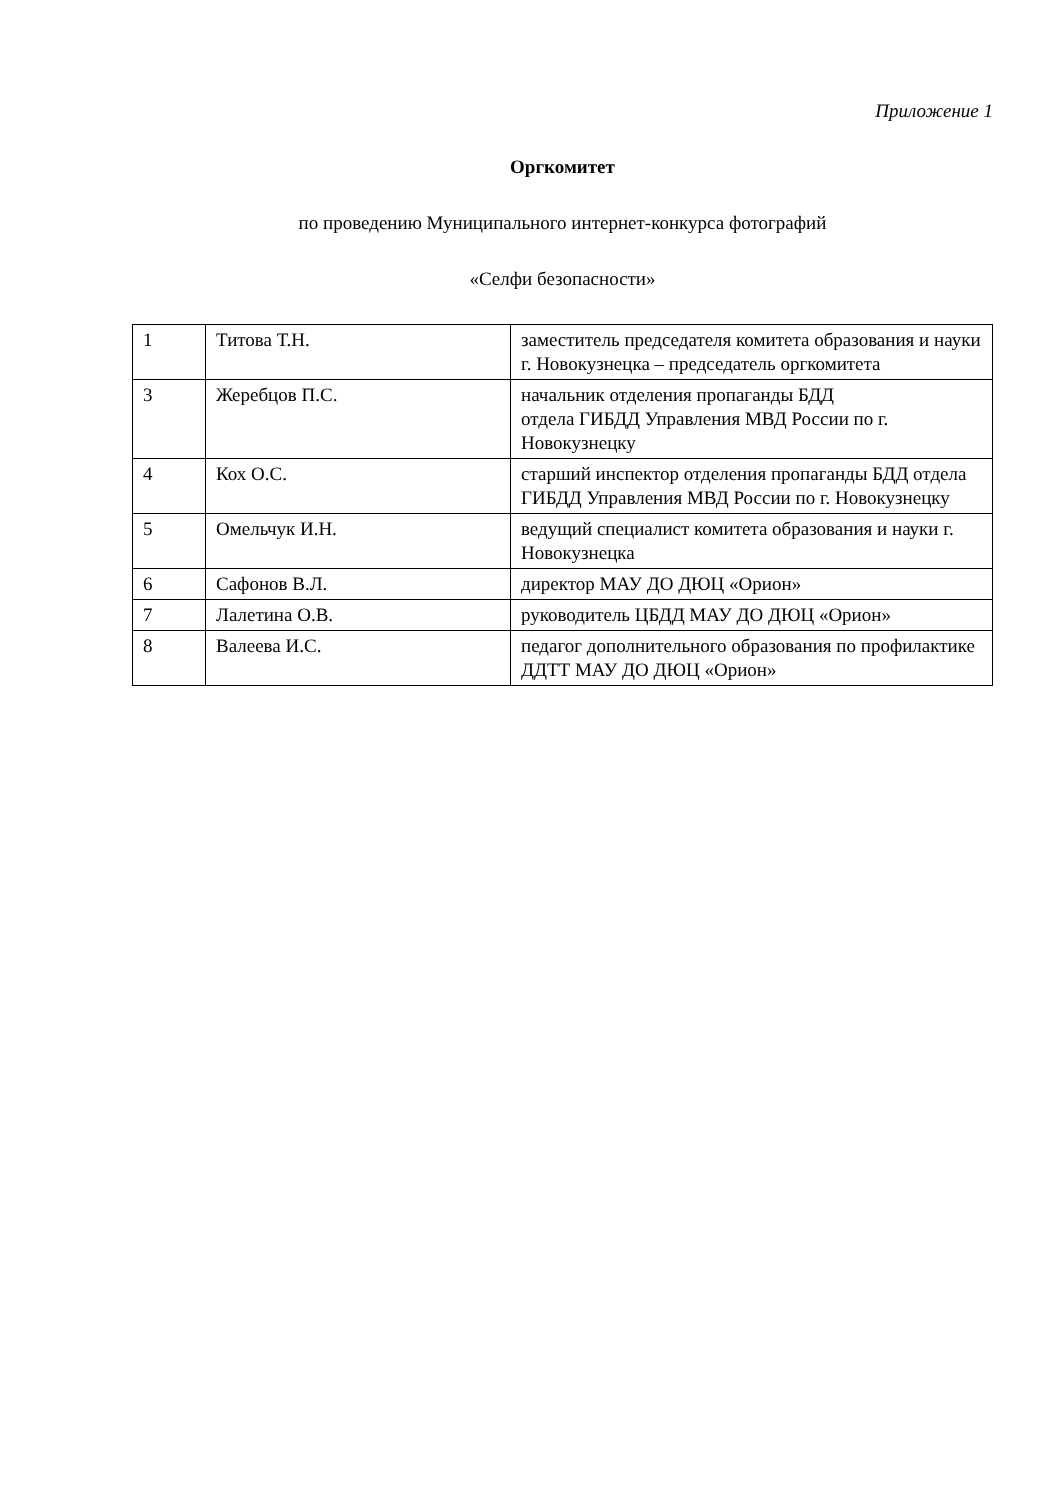Приложение 1
Оргкомитет
по проведению Муниципального интернет-конкурса фотографий
«Селфи безопасности»
| 1 | Титова Т.Н. | заместитель председателя комитета образования и науки г. Новокузнецка – председатель оргкомитета |
| 3 | Жеребцов П.С. | начальник отделения пропаганды БДД отдела ГИБДД Управления МВД России по г. Новокузнецку |
| 4 | Кох О.С. | старший инспектор отделения пропаганды БДД отдела ГИБДД Управления МВД России по г. Новокузнецку |
| 5 | Омельчук И.Н. | ведущий специалист комитета образования и науки г. Новокузнецка |
| 6 | Сафонов В.Л. | директор МАУ ДО ДЮЦ «Орион» |
| 7 | Лалетина О.В. | руководитель ЦБДД МАУ ДО ДЮЦ «Орион» |
| 8 | Валеева И.С. | педагог дополнительного образования по профилактике ДДТТ МАУ ДО ДЮЦ «Орион» |